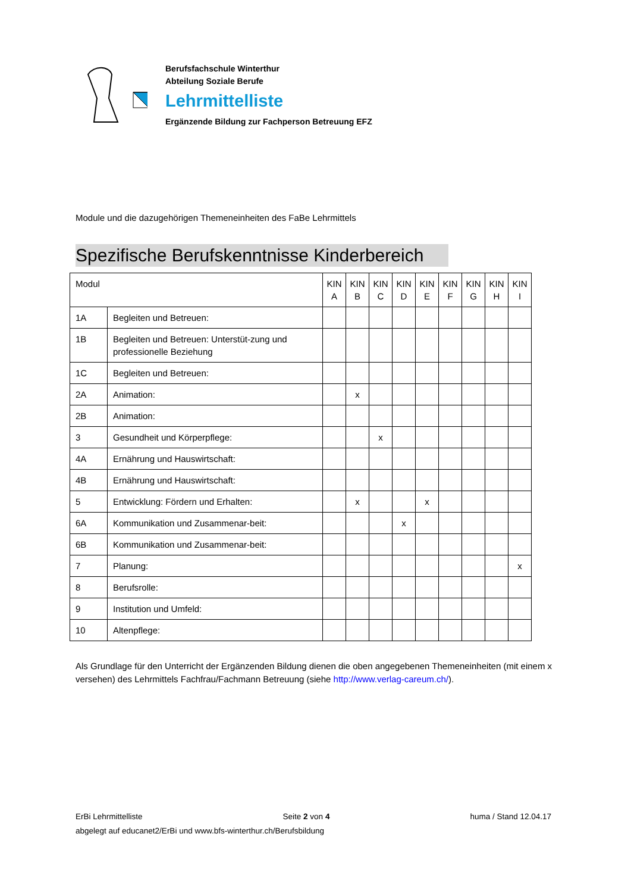Berufsfachschule Winterthur
Abteilung Soziale Berufe
Lehrmittelliste
Ergänzende Bildung zur Fachperson Betreuung EFZ
Module und die dazugehörigen Themeneinheiten des FaBe Lehrmittels
Spezifische Berufskenntnisse Kinderbereich
| Modul | | KIN A | KIN B | KIN C | KIN D | KIN E | KIN F | KIN G | KIN H | KIN I |
| --- | --- | --- | --- | --- | --- | --- | --- | --- | --- | --- |
| 1A | Begleiten und Betreuen: | | | | | | | | | |
| 1B | Begleiten und Betreuen: Unterstüt-zung und professionelle Beziehung | | | | | | | | | |
| 1C | Begleiten und Betreuen: | | | | | | | | | |
| 2A | Animation: | | x | | | | | | | |
| 2B | Animation: | | | | | | | | | |
| 3 | Gesundheit und Körperpflege: | | | x | | | | | | |
| 4A | Ernährung und Hauswirtschaft: | | | | | | | | | |
| 4B | Ernährung und Hauswirtschaft: | | | | | | | | | |
| 5 | Entwicklung: Fördern und Erhalten: | | x | | | x | | | | |
| 6A | Kommunikation und Zusammenar-beit: | | | | x | | | | | |
| 6B | Kommunikation und Zusammenar-beit: | | | | | | | | | |
| 7 | Planung: | | | | | | | | | x |
| 8 | Berufsrolle: | | | | | | | | | |
| 9 | Institution und Umfeld: | | | | | | | | | |
| 10 | Altenpflege: | | | | | | | | | |
Als Grundlage für den Unterricht der Ergänzenden Bildung dienen die oben angegebenen Themeneinheiten (mit einem x versehen) des Lehrmittels Fachfrau/Fachmann Betreuung (siehe http://www.verlag-careum.ch/).
ErBi Lehrmittelliste Seite 2 von 4 huma / Stand 12.04.17
abgelegt auf educanet2/ErBi und www.bfs-winterthur.ch/Berufsbildung